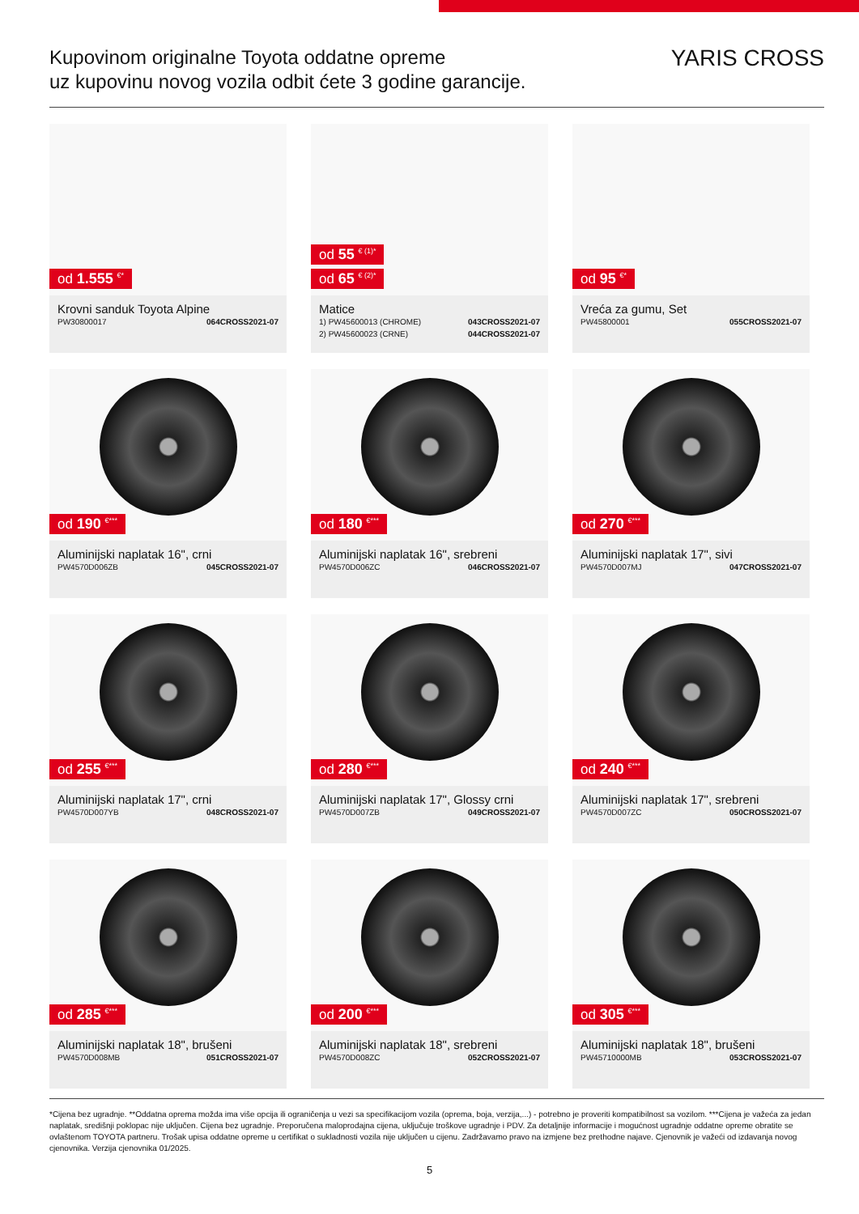Kupovinom originalne Toyota oddatne opreme
uz kupovinu novog vozila odbit ćete 3 godine garancije.
YARIS CROSS
od 1.555 <sup>€*</sup>
Krovni sanduk Toyota Alpine
PW30800017 064CROSS2021-07
od 55 <sup>€ (1)*</sup>
od 65 <sup>€ (2)*</sup>
Matice
1) PW45600013 (CHROME) 043CROSS2021-07
2) PW45600023 (CRNE) 044CROSS2021-07
od 95 <sup>€*</sup>
Vreća za gumu, Set
PW45800001 055CROSS2021-07
od 190 <sup>€***</sup>
Aluminijski naplatak 16", crni
PW4570D006ZB 045CROSS2021-07
od 180 <sup>€***</sup>
Aluminijski naplatak 16", srebreni
PW4570D006ZC 046CROSS2021-07
od 270 <sup>€***</sup>
Aluminijski naplatak 17", sivi
PW4570D007MJ 047CROSS2021-07
od 255 <sup>€***</sup>
Aluminijski naplatak 17", crni
PW4570D007YB 048CROSS2021-07
od 280 <sup>€***</sup>
Aluminijski naplatak 17", Glossy crni
PW4570D007ZB 049CROSS2021-07
od 240 <sup>€***</sup>
Aluminijski naplatak 17", srebreni
PW4570D007ZC 050CROSS2021-07
od 285 <sup>€***</sup>
Aluminijski naplatak 18", brušeni
PW4570D008MB 051CROSS2021-07
od 200 <sup>€***</sup>
Aluminijski naplatak 18", srebreni
PW4570D008ZC 052CROSS2021-07
od 305 <sup>€***</sup>
Aluminijski naplatak 18", brušeni
PW45710000MB 053CROSS2021-07
*Cijena bez ugradnje. **Oddatna oprema možda ima više opcija ili ograničenja u vezi sa specifikacijom vozila (oprema, boja, verzija,...) - potrebno je proveriti kompatibilnost sa vozilom. ***Cijena je važeća za jedan naplatak, središnji poklopac nije uključen. Cijena bez ugradnje. Preporučena maloprodajna cijena, uključuje troškove ugradnje i PDV. Za detaljnije informacije i mogućnost ugradnje oddatne opreme obratite se ovlaštenom TOYOTA partneru. Trošak upisa oddatne opreme u certifikat o sukladnosti vozila nije uključen u cijenu. Zadržavamo pravo na izmjene bez prethodne najave. Cjenovnik je važeći od izdavanja novog cjenovnika. Verzija cjenovnika 01/2025.
5